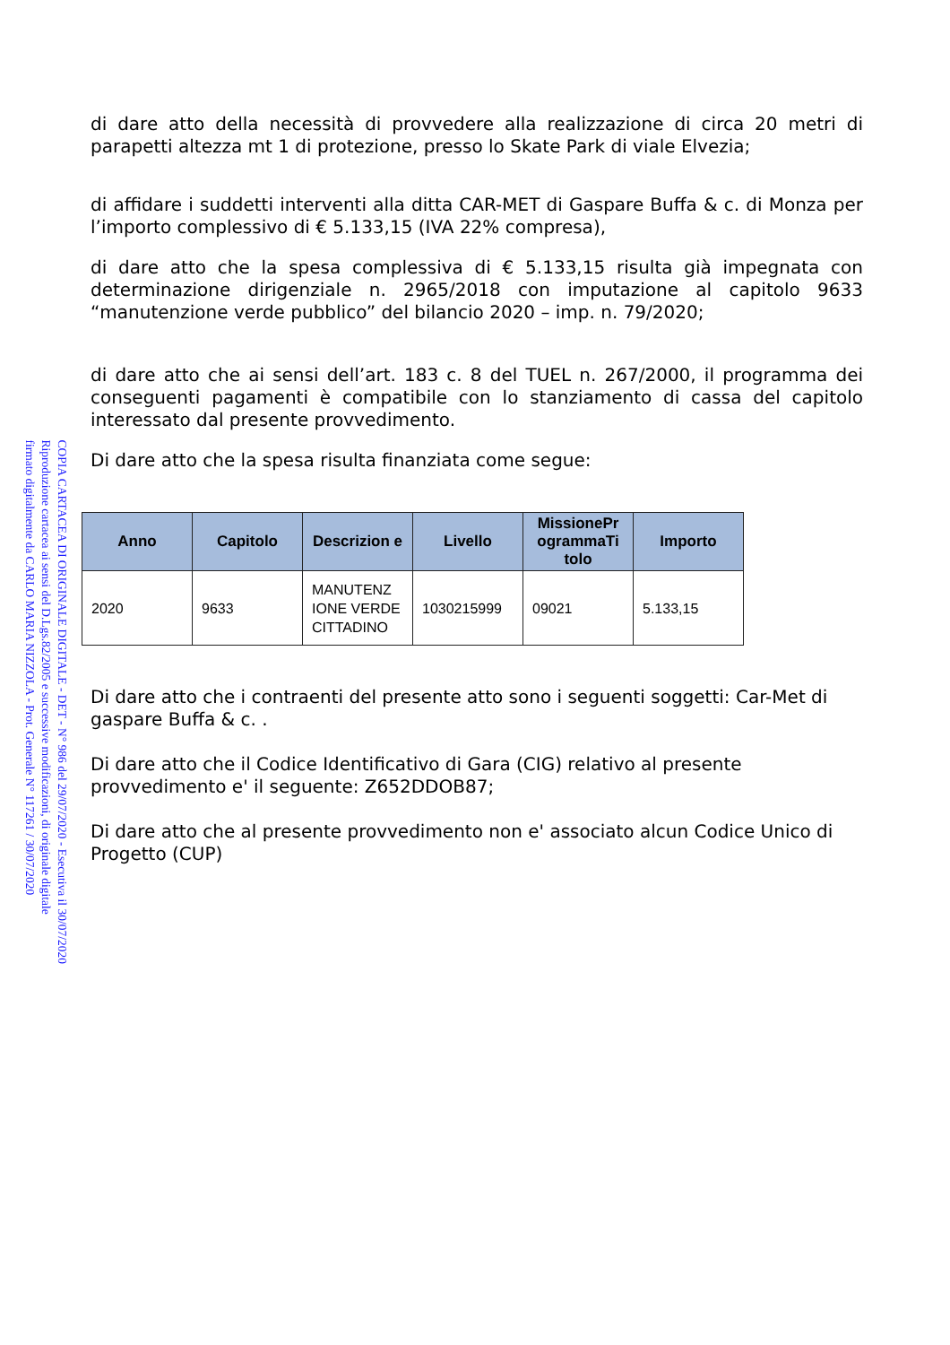COPIA CARTACEA DI ORIGINALE DIGITALE - DET - N° 986 del 29/07/2020 - Esecutiva il 30/07/2020
Riproduzione cartacea ai sensi del D.Lgs.82/2005 e successive modificazioni, di originale digitale
firmato digitalmente da CARLO MARIA NIZZOLA - Prot. Generale N° 117261 / 30/07/2020
di dare atto della necessità di provvedere alla realizzazione di circa 20 metri di parapetti altezza mt 1 di protezione, presso lo Skate Park di viale Elvezia;
di affidare i suddetti interventi alla ditta CAR-MET di Gaspare Buffa & c. di Monza per l’importo complessivo di € 5.133,15 (IVA 22% compresa),
di dare atto che la spesa complessiva di € 5.133,15 risulta già impegnata con determinazione dirigenziale n. 2965/2018 con imputazione al capitolo 9633 “manutenzione verde pubblico” del bilancio 2020 – imp. n. 79/2020;
di dare atto che ai sensi dell’art. 183 c. 8 del TUEL n. 267/2000, il programma dei conseguenti pagamenti è compatibile con lo stanziamento di cassa del capitolo interessato dal presente provvedimento.
Di dare atto che la spesa risulta finanziata come segue:
| Anno | Capitolo | Descrizion e | Livello | MissionePr ogrammaTi tolo | Importo |
| --- | --- | --- | --- | --- | --- |
| 2020 | 9633 | MANUTENZ IONE VERDE CITTADINO | 1030215999 | 09021 | 5.133,15 |
Di dare atto che i contraenti del presente atto sono i seguenti soggetti: Car-Met di gaspare Buffa & c. .
Di dare atto che il Codice Identificativo di Gara (CIG) relativo al presente provvedimento e' il seguente: Z652DDOB87;
Di dare atto che al presente provvedimento non e' associato alcun Codice Unico di Progetto (CUP)